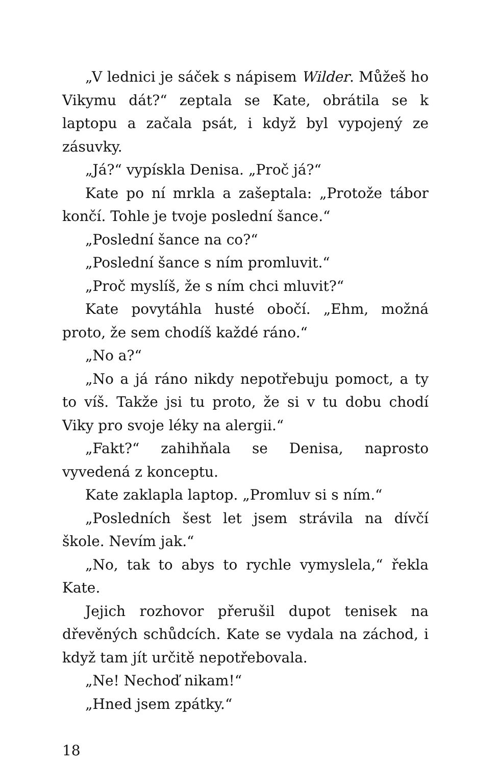„V lednici je sáček s nápisem Wilder. Můžeš ho Vikymu dát?“ zeptala se Kate, obrátila se k laptopu a začala psát, i když byl vypojený ze zásuvky.
„Já?“ vypískla Denisa. „Proč já?“
Kate po ní mrkla a zašeptala: „Protože tábor končí. Tohle je tvoje poslední šance.“
„Poslední šance na co?“
„Poslední šance s ním promluvit.“
„Proč myslíš, že s ním chci mluvit?“
Kate povytáhla husté obočí. „Ehm, možná proto, že sem chodíš každé ráno.“
„No a?“
„No a já ráno nikdy nepotřebuju pomoct, a ty to víš. Takže jsi tu proto, že si v tu dobu chodí Viky pro svoje léky na alergii.“
„Fakt?“ zahihňala se Denisa, naprosto vyvedená z konceptu.
Kate zaklapla laptop. „Promluv si s ním.“
„Posledních šest let jsem strávila na dívčí škole. Nevím jak.“
„No, tak to abys to rychle vymyslela,“ řekla Kate.
Jejich rozhovor přerušil dupot tenisek na dřevěných schůdcích. Kate se vydala na záchod, i když tam jít určitě nepotřebovala.
„Ne! Nechoď nikam!“
„Hned jsem zpátky.“
18